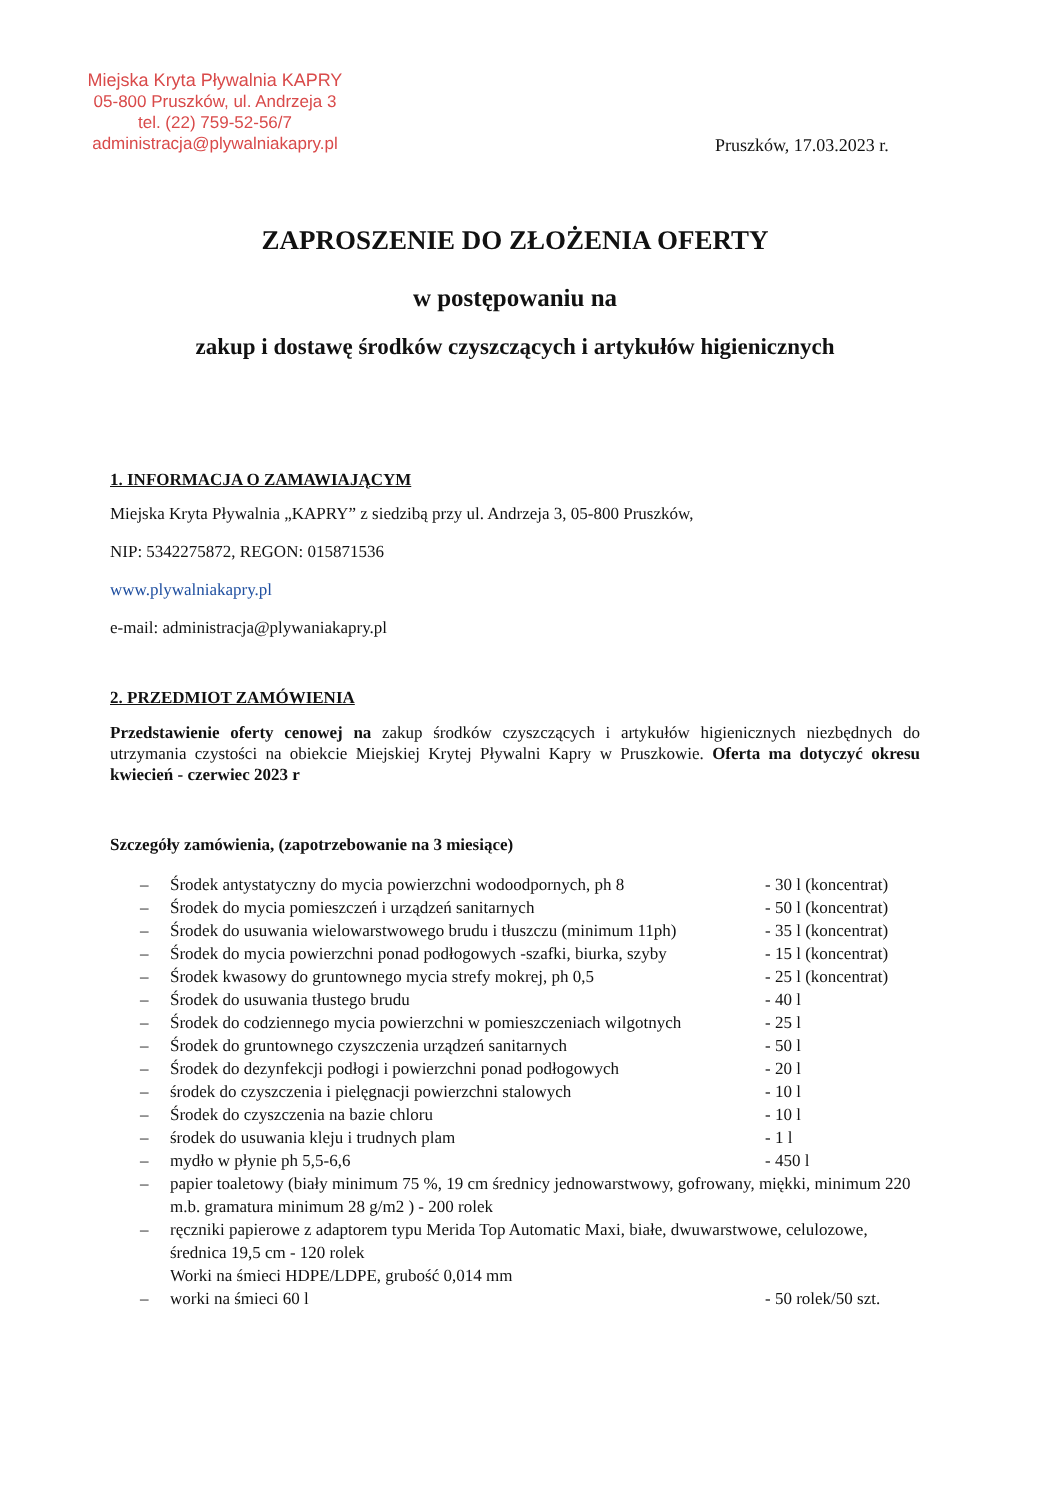Miejska Kryta Pływalnia KAPRY
05-800 Pruszków, ul. Andrzeja 3
tel. (22) 759-52-56/7
administracja@plywalniakapry.pl
Pruszków, 17.03.2023 r.
ZAPROSZENIE DO ZŁOŻENIA OFERTY
w postępowaniu na
zakup i dostawę środków czyszczących i artykułów higienicznych
1. INFORMACJA O ZAMAWIAJĄCYM
Miejska Kryta Pływalnia „KAPRY” z siedzibą przy ul. Andrzeja 3, 05-800 Pruszków,
NIP: 5342275872, REGON: 015871536
www.plywalniakapry.pl
e-mail: administracja@plywaniakapry.pl
2. PRZEDMIOT ZAMÓWIENIA
Przedstawienie oferty cenowej na zakup środków czyszczących i artykułów higienicznych niezbędnych do utrzymania czystości na obiekcie Miejskiej Krytej Pływalni Kapry w Pruszkowie. Oferta ma dotyczyć okresu kwiecień - czerwiec 2023 r
Szczegóły zamówienia, (zapotrzebowanie na 3 miesiące)
– Środek antystatyczny do mycia powierzchni wodoodpornych, ph 8 - 30 l (koncentrat)
– Środek do mycia pomieszczeń i urządzeń sanitarnych - 50 l (koncentrat)
– Środek do usuwania wielowarstwowego brudu i tłuszczu (minimum 11ph) - 35 l (koncentrat)
– Środek do mycia powierzchni ponad podłogowych -szafki, biurka, szyby - 15 l (koncentrat)
– Środek kwasowy do gruntownego mycia strefy mokrej, ph 0,5 - 25 l (koncentrat)
– Środek do usuwania tłustego brudu - 40 l
– Środek do codziennego mycia powierzchni w pomieszczeniach wilgotnych - 25 l
– Środek do gruntownego czyszczenia urządzeń sanitarnych - 50 l
– Środek do dezynfekcji podłogi i powierzchni ponad podłogowych - 20 l
– środek do czyszczenia i pielęgnacji powierzchni stalowych - 10 l
– Środek do czyszczenia na bazie chloru - 10 l
– środek do usuwania kleju i trudnych plam - 1 l
– mydło w płynie ph 5,5-6,6 - 450 l
– papier toaletowy (biały minimum 75 %, 19 cm średnicy jednowarstwowy, gofrowany, miękki, minimum 220 m.b. gramatura minimum 28 g/m2 ) - 200 rolek
– ręczniki papierowe z adaptorem typu Merida Top Automatic Maxi, białe, dwuwarstwowe, celulozowe, średnica 19,5 cm - 120 rolek
Worki na śmieci HDPE/LDPE, grubość 0,014 mm
– worki na śmieci 60 l - 50 rolek/50 szt.